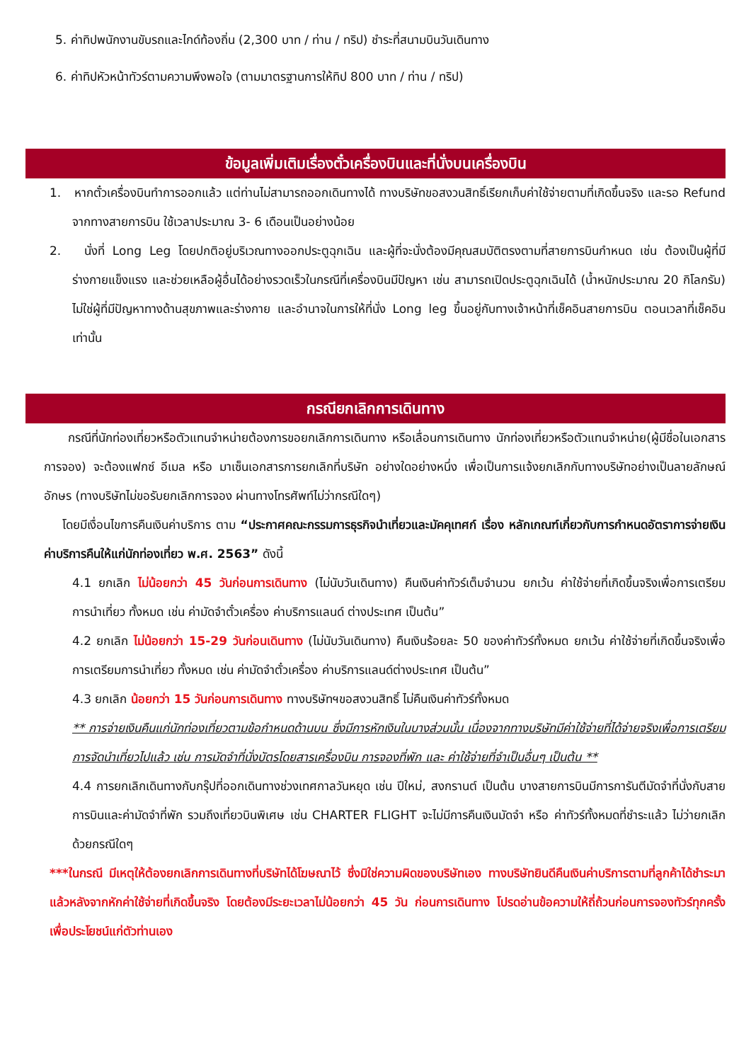5. ค่าทิปพนักงานขับรถและไกด์ท้องถิ่น (2,300 บาท / ท่าน / ทริป) ชำระที่สนามบินวันเดินทาง
6. ค่าทิปหัวหน้าทัวร์ตามความพึงพอใจ (ตามมาตรฐานการให้ทิป 800 บาท / ท่าน / ทริป)
ข้อมูลเพิ่มเติมเรื่องตั๋วเครื่องบินและที่นั่งบนเครื่องบิน
1. หากตั๋วเครื่องบินทำการออกแล้ว แต่ท่านไม่สามารถออกเดินทางได้ ทางบริษัทขอสงวนสิทธิ์เรียกเก็บค่าใช้จ่ายตามที่เกิดขึ้นจริง และรอ Refund จากทางสายการบิน ใช้เวลาประมาณ 3- 6 เดือนเป็นอย่างน้อย
2. นั่งที่ Long Leg โดยปกติอยู่บริเวณทางออกประตูฉุกเฉิน และผู้ที่จะนั่งต้องมีคุณสมบัติตรงตามที่สายการบินกำหนด เช่น ต้องเป็นผู้ที่มีร่างกายแข็งแรง และช่วยเหลือผู้อื่นได้อย่างรวดเร็วในกรณีที่เครื่องบินมีปัญหา เช่น สามารถเปิดประตูฉุกเฉินได้ (น้ำหนักประมาณ 20 กิโลกรัม) ไม่ใช่ผู้ที่มีปัญหาทางด้านสุขภาพและร่างกาย และอำนาจในการให้ที่นั่ง Long leg ขึ้นอยู่กับทางเจ้าหน้าที่เช็คอินสายการบิน ตอนเวลาที่เช็คอินเท่านั้น
กรณียกเลิกการเดินทาง
กรณีที่นักท่องเที่ยวหรือตัวแทนจำหน่ายต้องการขอยกเลิกการเดินทาง หรือเลื่อนการเดินทาง นักท่องเที่ยวหรือตัวแทนจำหน่าย(ผู้มีชื่อในเอกสารการจอง) จะต้องแฟกซ์ อีเมล หรือ มาเซ็นเอกสารการยกเลิกที่บริษัท อย่างใดอย่างหนึ่ง เพื่อเป็นการแจ้งยกเลิกกับทางบริษัทอย่างเป็นลายลักษณ์อักษร (ทางบริษัทไม่ขอรับยกเลิกการจอง ผ่านทางโทรศัพท์ไม่ว่ากรณีใดๆ)
โดยมีเงื่อนไขการคืนเงินค่าบริการ ตาม “ประกาศคณะกรรมการธุรกิจนำเที่ยวและมัคคุเทศก์ เรื่อง หลักเกณฑ์เกี่ยวกับการกำหนดอัตราการจ่ายเงินค่าบริการคืนให้แก่นักท่องเที่ยว พ.ศ. 2563” ดังนี้
4.1 ยกเลิก ไม่น้อยกว่า 45 วันก่อนการเดินทาง (ไม่นับวันเดินทาง) คืนเงินค่าทัวร์เต็มจำนวน ยกเว้น ค่าใช้จ่ายที่เกิดขึ้นจริงเพื่อการเตรียมการนำเที่ยว ทั้งหมด เช่น ค่ามัดจำตั๋วเครื่อง ค่าบริการแลนด์ ต่างประเทศ เป็นต้น”
4.2 ยกเลิก ไม่น้อยกว่า 15-29 วันก่อนเดินทาง (ไม่นับวันเดินทาง) คืนเงินร้อยละ 50 ของค่าทัวร์ทั้งหมด ยกเว้น ค่าใช้จ่ายที่เกิดขึ้นจริงเพื่อการเตรียมการนำเที่ยว ทั้งหมด เช่น ค่ามัดจำตั๋วเครื่อง ค่าบริการแลนด์ต่างประเทศ เป็นต้น”
4.3 ยกเลิก น้อยกว่า 15 วันก่อนการเดินทาง ทางบริษัทฯขอสงวนสิทธิ์ ไม่คืนเงินค่าทัวร์ทั้งหมด
** การจ่ายเงินคืนแก่นักท่องเที่ยวตามข้อกำหนดด้านบน ซึ่งมีการหักเงินในบางส่วนนั้น เนื่องจากทางบริษัทมีค่าใช้จ่ายที่ได้จ่ายจริงเพื่อการเตรียมการจัดนำเที่ยวไปแล้ว เช่น การมัดจำที่นั่งบัตรโดยสารเครื่องบิน การจองที่พัก และ ค่าใช้จ่ายที่จำเป็นอื่นๆ เป็นต้น **
4.4 การยกเลิกเดินทางกับกรุ๊ปที่ออกเดินทางช่วงเทศกาลวันหยุด เช่น ปีใหม่, สงกรานต์ เป็นต้น บางสายการบินมีการการันตีมัดจำที่นั่งกับสายการบินและค่ามัดจำที่พัก รวมถึงเที่ยวบินพิเศษ เช่น CHARTER FLIGHT จะไม่มีการคืนเงินมัดจำ หรือ ค่าทัวร์ทั้งหมดที่ชำระแล้ว ไม่ว่ายกเลิกด้วยกรณีใดๆ
***ในกรณี มีเหตุให้ต้องยกเลิกการเดินทางที่บริษัทได้โฆษณาไว้ ซึ่งมิใช่ความผิดของบริษัทเอง ทางบริษัทยินดีคืนเงินค่าบริการตามที่ลูกค้าได้ชำระมาแล้วหลังจากหักค่าใช้จ่ายที่เกิดขึ้นจริง โดยต้องมีระยะเวลาไม่น้อยกว่า 45 วัน ก่อนการเดินทาง โปรดอ่านข้อความให้ถี่ถ้วนก่อนการจองทัวร์ทุกครั้ง เพื่อประโยชน์แก่ตัวท่านเอง